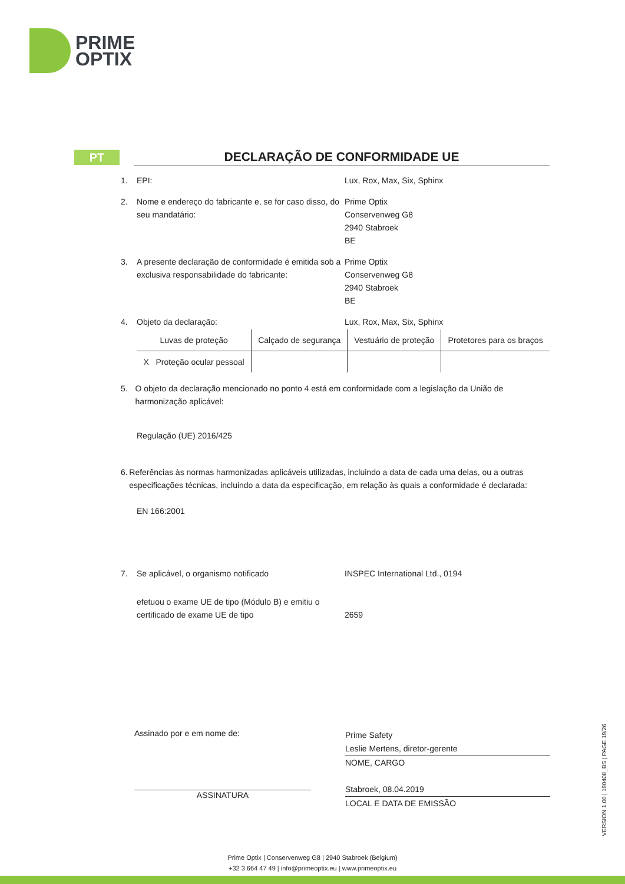PRIME
OPTIX
PT
DECLARAÇÃO DE CONFORMIDADE UE
1. EPI: Lux, Rox, Max, Six, Sphinx
2. Nome e endereço do fabricante e, se for caso disso, do seu mandatário:
Prime Optix
Conservenweg G8
2940 Stabroek
BE
3. A presente declaração de conformidade é emitida sob a exclusiva responsabilidade do fabricante:
Prime Optix
Conservenweg G8
2940 Stabroek
BE
4. Objeto da declaração: Lux, Rox, Max, Six, Sphinx
| Luvas de proteção | Calçado de segurança | Vestuário de proteção | Protetores para os braços |
| X Proteção ocular pessoal | | | |
5. O objeto da declaração mencionado no ponto 4 está em conformidade com a legislação da União de harmonização aplicável:
Regulação (UE) 2016/425
6. Referências às normas harmonizadas aplicáveis utilizadas, incluindo a data de cada uma delas, ou a outras especificações técnicas, incluindo a data da especificação, em relação às quais a conformidade é declarada:
EN 166:2001
7. Se aplicável, o organismo notificado INSPEC International Ltd., 0194
efetuou o exame UE de tipo (Módulo B) e emitiu o certificado de exame UE de tipo
2659
Assinado por e em nome de:
ASSINATURA
Prime Safety
Leslie Mertens, diretor-gerente
NOME, CARGO
Stabroek, 08.04.2019
LOCAL E DATA DE EMISSÃO
VERSION 1.00 | 190408_BS | PAGE 19/26
Prime Optix | Conservenweg G8 | 2940 Stabroek (Belgium)
+32 3 664 47 49 | info@primeoptix.eu | www.primeoptix.eu